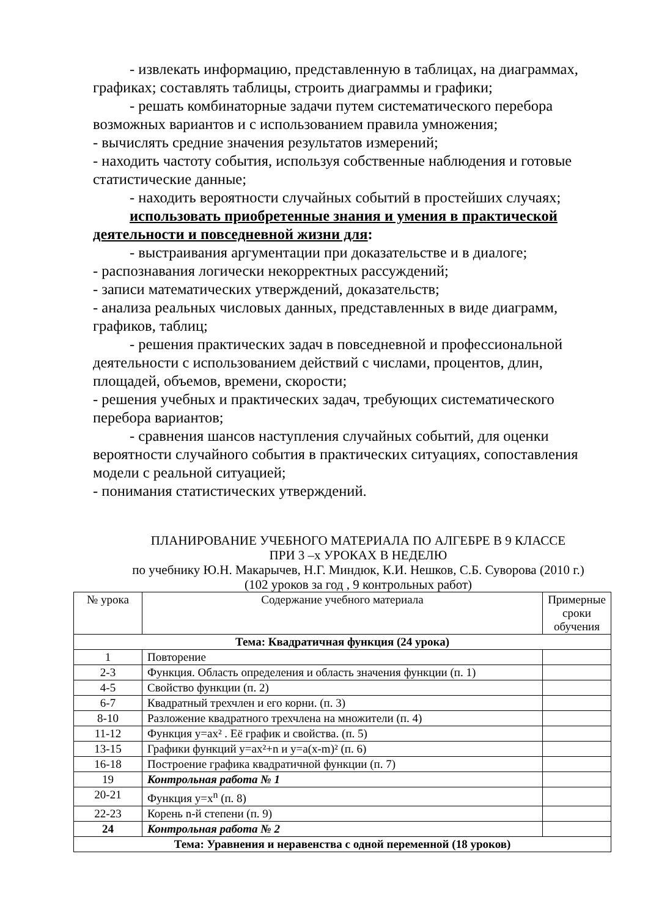- извлекать информацию, представленную в таблицах, на диаграммах, графиках; составлять таблицы, строить диаграммы и графики;
- решать комбинаторные задачи путем систематического перебора возможных вариантов и с использованием правила умножения;
- вычислять средние значения результатов измерений;
- находить частоту события, используя собственные наблюдения и готовые статистические данные;
- находить вероятности случайных событий в простейших случаях;
использовать приобретенные знания и умения в практической деятельности и повседневной жизни для:
- выстраивания аргументации при доказательстве и в диалоге;
- распознавания логически некорректных рассуждений;
- записи математических утверждений, доказательств;
- анализа реальных числовых данных, представленных в виде диаграмм, графиков, таблиц;
- решения практических задач в повседневной и профессиональной деятельности с использованием действий с числами, процентов, длин, площадей, объемов, времени, скорости;
- решения учебных и практических задач, требующих систематического перебора вариантов;
- сравнения шансов наступления случайных событий, для оценки вероятности случайного события в практических ситуациях, сопоставления модели с реальной ситуацией;
- понимания статистических утверждений.
ПЛАНИРОВАНИЕ УЧЕБНОГО МАТЕРИАЛА ПО АЛГЕБРЕ В 9 КЛАССЕ
ПРИ 3 –х УРОКАХ В НЕДЕЛЮ
по учебнику Ю.Н. Макарычев, Н.Г. Миндюк, К.И. Нешков, С.Б. Суворова (2010 г.)
(102 уроков за год , 9 контрольных работ)
| № урока | Содержание учебного материала | Примерные сроки обучения |
| --- | --- | --- |
| Тема: Квадратичная функция (24 урока) | | |
| 1 | Повторение | |
| 2-3 | Функция. Область определения и область значения функции (п. 1) | |
| 4-5 | Свойство функции (п. 2) | |
| 6-7 | Квадратный трехчлен и его корни. (п. 3) | |
| 8-10 | Разложение квадратного трехчлена на множители (п. 4) | |
| 11-12 | Функция y=ax² . Её график и свойства. (п. 5) | |
| 13-15 | Графики функций y=ax²+n и y=a(x-m)² (п. 6) | |
| 16-18 | Построение графика квадратичной функции (п. 7) | |
| 19 | Контрольная работа № 1 | |
| 20-21 | Функция y=x<sup>n</sup> (п. 8) | |
| 22-23 | Корень n-й степени (п. 9) | |
| 24 | Контрольная работа № 2 | |
| Тема: Уравнения и неравенства с одной переменной (18 уроков) | | |